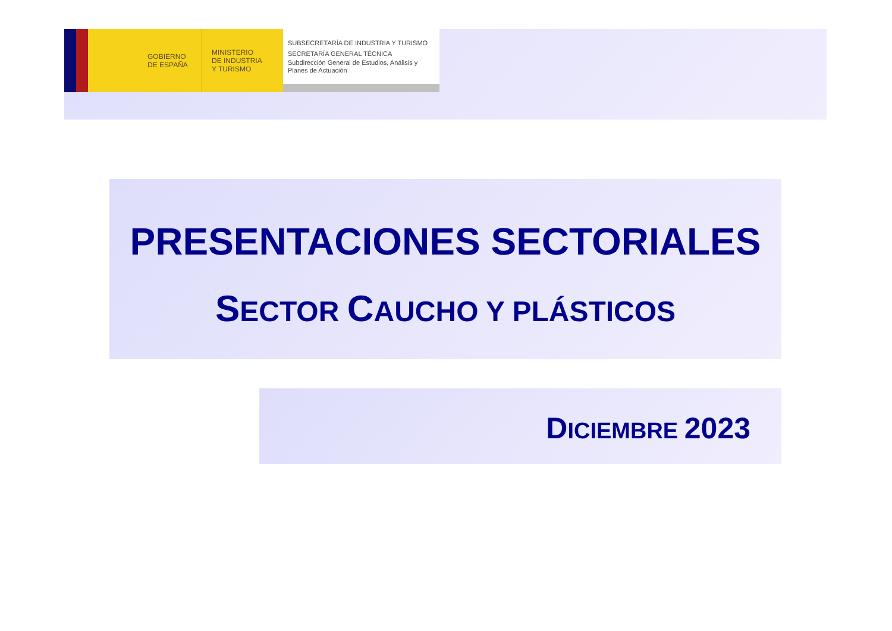GOBIERNO
DE ESPAÑA
MINISTERIO
DE INDUSTRIA
Y TURISMO
SUBSECRETARÍA DE INDUSTRIA Y TURISMO
SECRETARÍA GENERAL TÉCNICA
Subdirección General de Estudios, Análisis y
Planes de Actuación
PRESENTACIONES SECTORIALES
SECTOR CAUCHO Y PLÁSTICOS
DICIEMBRE 2023